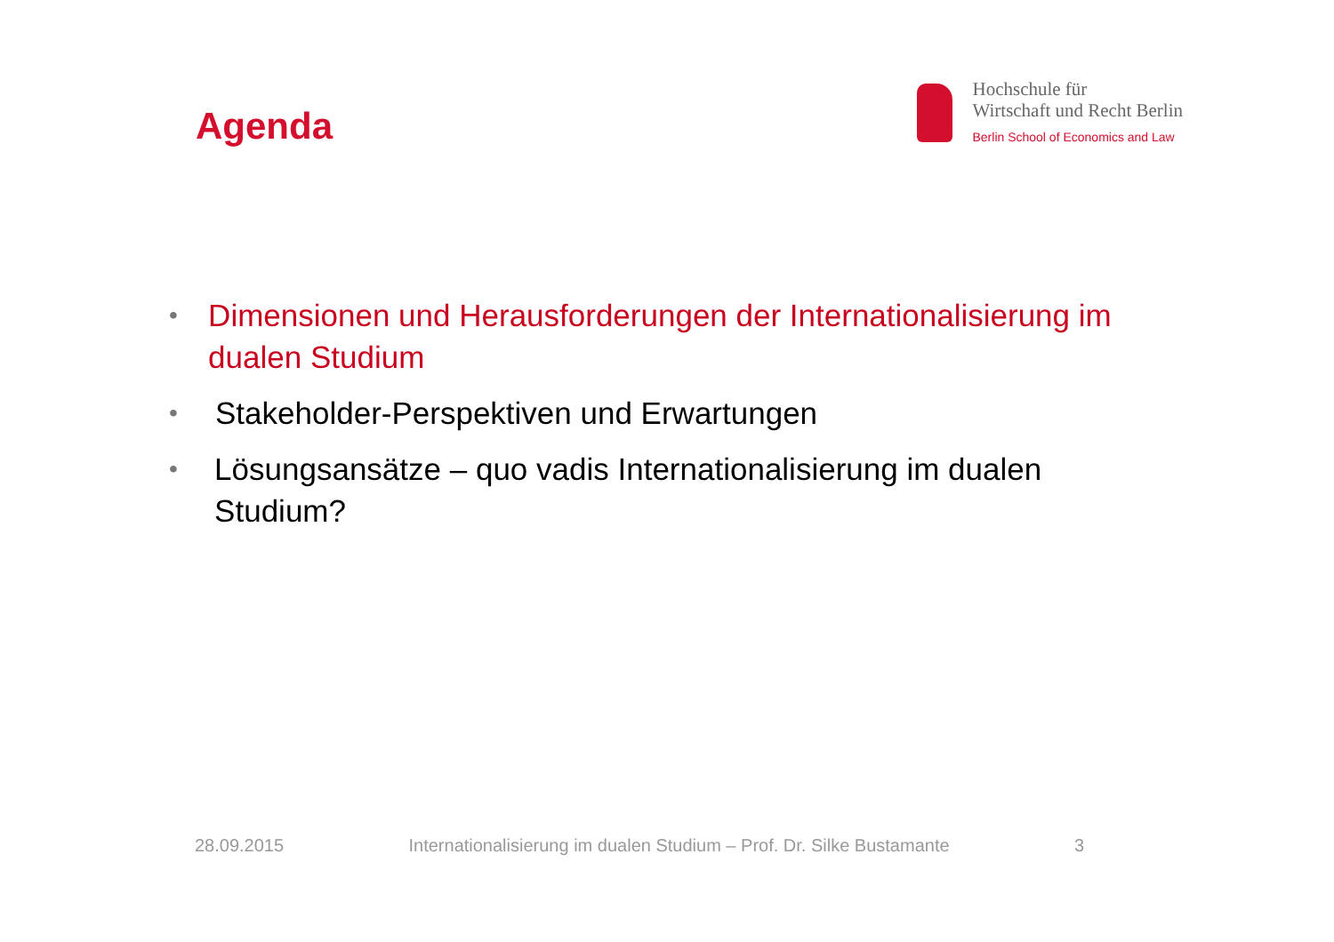Agenda
Hochschule für
Wirtschaft und Recht Berlin
Berlin School of Economics and Law
• Dimensionen und Herausforderungen der Internationalisierung im dualen Studium
• Stakeholder-Perspektiven und Erwartungen
• Lösungsansätze – quo vadis Internationalisierung im dualen Studium?
28.09.2015 Internationalisierung im dualen Studium – Prof. Dr. Silke Bustamante 3